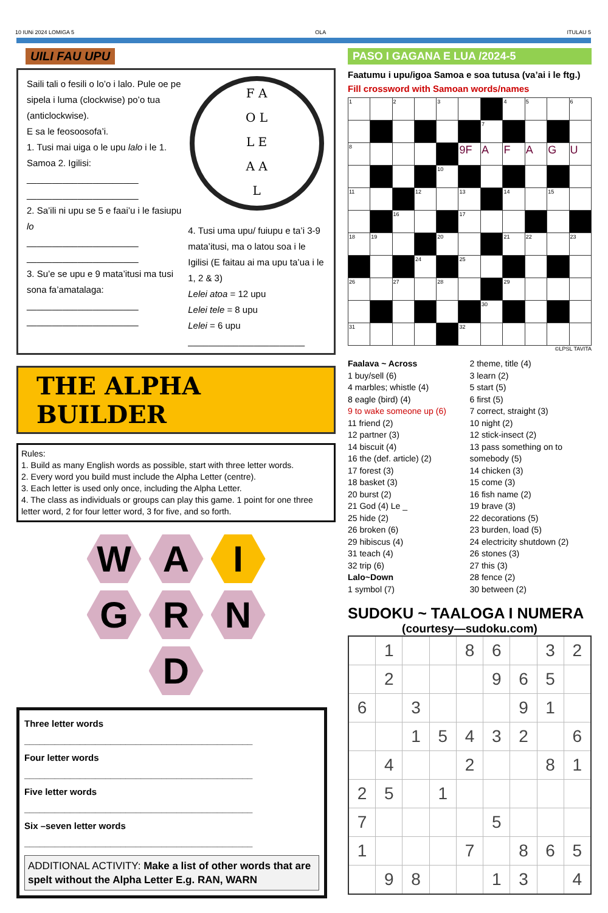10 IUNi 2024 LOMIGA 5 OLA ITULAU 5
UILI FAU UPU
Saili tali o fesili o lo’o i lalo. Pule oe pe sipela i luma (clockwise) po’o tua (anticlockwise).
E sa le feosoosofa’i.
1. Tusi mai uiga o le upu lalo i le 1. Samoa 2. Igilisi:
______________________
______________________
2. Sa’ili ni upu se 5 e faai’u i le fasiupu lo
______________________
______________________
3. Su’e se upu e 9 mata’itusi ma tusi sona fa’amatalaga:
______________________
______________________
F A
O L
L E
A A
L
4. Tusi uma upu/ fuiupu e ta’i 3-9 mata’itusi, ma o latou soa i le Igilisi (E faitau ai ma upu ta’ua i le 1, 2 & 3)
Lelei atoa = 12 upu
Lelei tele = 8 upu
Lelei = 6 upu
_______________________
THE ALPHA BUILDER
Rules:
1. Build as many English words as possible, start with three letter words.
2. Every word you build must include the Alpha Letter (centre).
3. Each letter is used only once, including the Alpha Letter.
4. The class as individuals or groups can play this game. 1 point for one three letter word, 2 for four letter word, 3 for five, and so forth.
W
A
I
G
R
N
D
Three letter words
_____________________________________________
Four letter words
_____________________________________________
Five letter words
_____________________________________________
Six –seven letter words
_____________________________________________
ADDITIONAL ACTIVITY: Make a list of other words that are spelt without the Alpha Letter E.g. RAN, WARN
PASO I GAGANA E LUA /2024-5
Faatumu i upu/igoa Samoa e soa tutusa (va’ai i le ftg.)
Fill crossword with Samoan words/names
| 1 | | 2 | | 3 | | | 4 | 5 | | 6 |
| | | | | | | 7 | | | | |
| 8 | | | | | 9F | A | F | A | G | U |
| | | | | 10 | | | | | | |
| 11 | | | 12 | | 13 | | 14 | | 15 | |
| | | 16 | | | 17 | | | | | |
| 18 | 19 | | | 20 | | | 21 | 22 | | 23 |
| | | | 24 | | 25 | | | | | |
| 26 | | 27 | | 28 | | | 29 | | | |
| | | | | | | 30 | | | | |
| 31 | | | | | 32 | | | | | |
©LPSL TAVITA
Faalava ~ Across
1 buy/sell (6)
4 marbles; whistle (4)
8 eagle (bird) (4)
9 to wake someone up (6)
11 friend (2)
12 partner (3)
14 biscuit (4)
16 the (def. article) (2)
17 forest (3)
18 basket (3)
20 burst (2)
21 God (4) Le _
25 hide (2)
26 broken (6)
29 hibiscus (4)
31 teach (4)
32 trip (6)
Lalo~Down
1 symbol (7)
2 theme, title (4)
3 learn (2)
5 start (5)
6 first (5)
7 correct, straight (3)
10 night (2)
12 stick-insect (2)
13 pass something on to somebody (5)
14 chicken (3)
15 come (3)
16 fish name (2)
19 brave (3)
22 decorations (5)
23 burden, load (5)
24 electricity shutdown (2)
26 stones (3)
27 this (3)
28 fence (2)
30 between (2)
SUDOKU ~ TAALOGA I NUMERA
(courtesy—sudoku.com)
| | 1 | | | 8 | 6 | | 3 | 2 |
| | 2 | | | | 9 | 6 | 5 | |
| 6 | | 3 | | | | 9 | 1 | |
| | | 1 | 5 | 4 | 3 | 2 | | 6 |
| | 4 | | | 2 | | | 8 | 1 |
| 2 | 5 | | 1 | | | | | |
| 7 | | | | | 5 | | | |
| 1 | | | | 7 | | 8 | 6 | 5 |
| | 9 | 8 | | | 1 | 3 | | 4 |